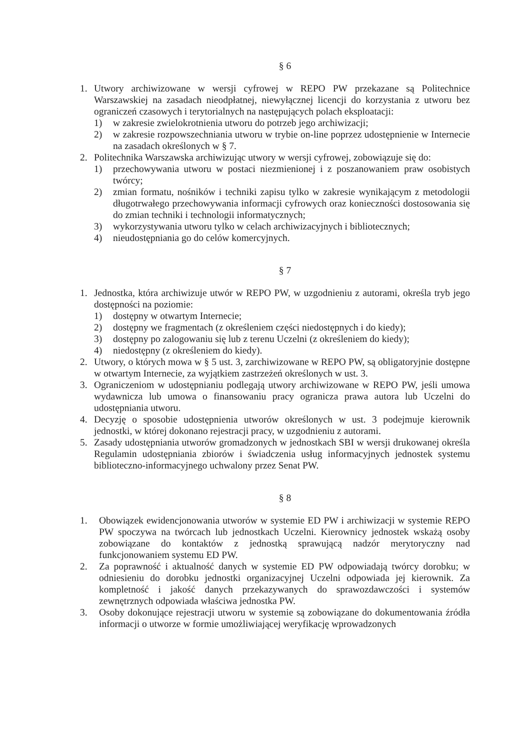§ 6
1. Utwory archiwizowane w wersji cyfrowej w REPO PW przekazane są Politechnice Warszawskiej na zasadach nieodpłatnej, niewyłącznej licencji do korzystania z utworu bez ograniczeń czasowych i terytorialnych na następujących polach eksploatacji:
1) w zakresie zwielokrotnienia utworu do potrzeb jego archiwizacji;
2) w zakresie rozpowszechniania utworu w trybie on-line poprzez udostępnienie w Internecie na zasadach określonych w § 7.
2. Politechnika Warszawska archiwizując utwory w wersji cyfrowej, zobowiązuje się do:
1) przechowywania utworu w postaci niezmienionej i z poszanowaniem praw osobistych twórcy;
2) zmian formatu, nośników i techniki zapisu tylko w zakresie wynikającym z metodologii długotrwałego przechowywania informacji cyfrowych oraz konieczności dostosowania się do zmian techniki i technologii informatycznych;
3) wykorzystywania utworu tylko w celach archiwizacyjnych i bibliotecznych;
4) nieudostępniania go do celów komercyjnych.
§ 7
1. Jednostka, która archiwizuje utwór w REPO PW, w uzgodnieniu z autorami, określa tryb jego dostępności na poziomie:
1) dostępny w otwartym Internecie;
2) dostępny we fragmentach (z określeniem części niedostępnych i do kiedy);
3) dostępny po zalogowaniu się lub z terenu Uczelni (z określeniem do kiedy);
4) niedostępny (z określeniem do kiedy).
2. Utwory, o których mowa w § 5 ust. 3, zarchiwizowane w REPO PW, są obligatoryjnie dostępne w otwartym Internecie, za wyjątkiem zastrzeżeń określonych w ust. 3.
3. Ograniczeniom w udostępnianiu podlegają utwory archiwizowane w REPO PW, jeśli umowa wydawnicza lub umowa o finansowaniu pracy ogranicza prawa autora lub Uczelni do udostępniania utworu.
4. Decyzję o sposobie udostępnienia utworów określonych w ust. 3 podejmuje kierownik jednostki, w której dokonano rejestracji pracy, w uzgodnieniu z autorami.
5. Zasady udostępniania utworów gromadzonych w jednostkach SBI w wersji drukowanej określa Regulamin udostępniania zbiorów i świadczenia usług informacyjnych jednostek systemu biblioteczno-informacyjnego uchwalony przez Senat PW.
§ 8
1. Obowiązek ewidencjonowania utworów w systemie ED PW i archiwizacji w systemie REPO PW spoczywa na twórcach lub jednostkach Uczelni. Kierownicy jednostek wskażą osoby zobowiązane do kontaktów z jednostką sprawującą nadzór merytoryczny nad funkcjonowaniem systemu ED PW.
2. Za poprawność i aktualność danych w systemie ED PW odpowiadają twórcy dorobku; w odniesieniu do dorobku jednostki organizacyjnej Uczelni odpowiada jej kierownik. Za kompletność i jakość danych przekazywanych do sprawozdawczości i systemów zewnętrznych odpowiada właściwa jednostka PW.
3. Osoby dokonujące rejestracji utworu w systemie są zobowiązane do dokumentowania źródła informacji o utworze w formie umożliwiającej weryfikację wprowadzonych